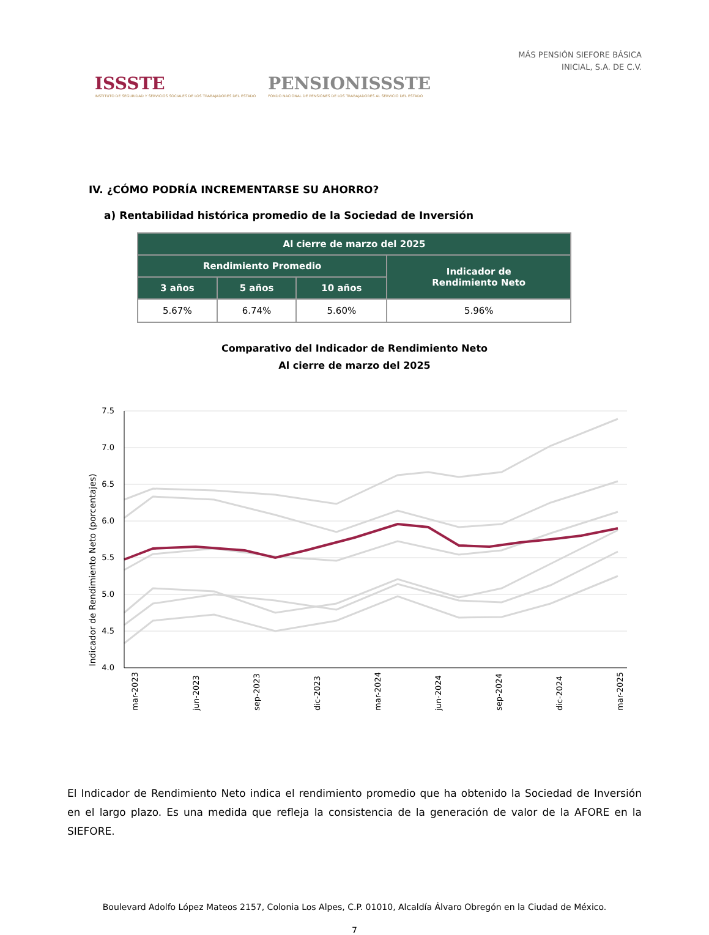ISSSTE
INSTITUTO DE SEGURIDAD Y SERVICIOS SOCIALES DE LOS TRABAJADORES DEL ESTADO
PENSIONISSSTE
FONDO NACIONAL DE PENSIONES DE LOS TRABAJADORES AL SERVICIO DEL ESTADO
MÁS PENSIÓN SIEFORE BÁSICA
INICIAL, S.A. DE C.V.
IV. ¿CÓMO PODRÍA INCREMENTARSE SU AHORRO?
a) Rentabilidad histórica promedio de la Sociedad de Inversión
| Al cierre de marzo del 2025 | | | |
| --- | --- | --- | --- |
| Rendimiento Promedio | | | Indicador de Rendimiento Neto |
| 3 años | 5 años | 10 años | |
| 5.67% | 6.74% | 5.60% | 5.96% |
Comparativo del Indicador de Rendimiento Neto
Al cierre de marzo del 2025
7.5
7.0
6.5
6.0
5.5
5.0
4.5
4.0
Indicador de Rendimiento Neto (porcentajes)
mar-2023
jun-2023
sep-2023
dic-2023
mar-2024
jun-2024
sep-2024
dic-2024
mar-2025
El Indicador de Rendimiento Neto indica el rendimiento promedio que ha obtenido la Sociedad de Inversión en el largo plazo. Es una medida que refleja la consistencia de la generación de valor de la AFORE en la SIEFORE.
Boulevard Adolfo López Mateos 2157, Colonia Los Alpes, C.P. 01010, Alcaldía Álvaro Obregón en la Ciudad de México.
7